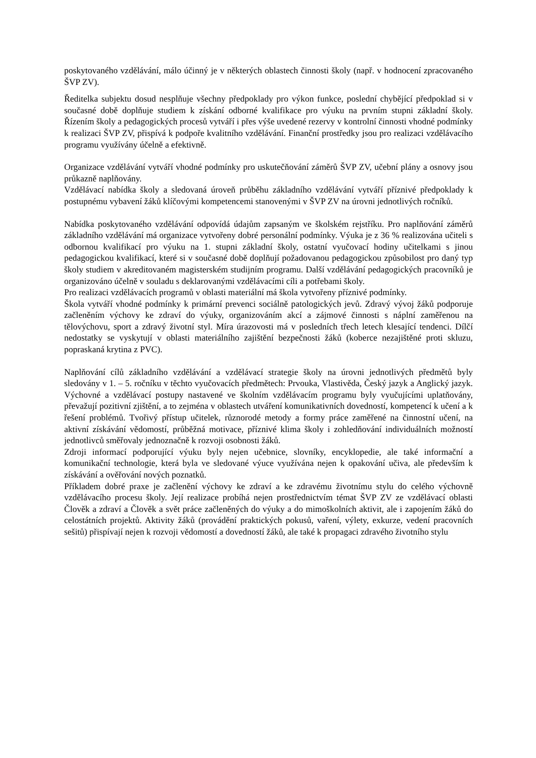poskytovaného vzdělávání, málo účinný je v některých oblastech činnosti školy (např. v hodnocení zpracovaného ŠVP ZV).
Ředitelka subjektu dosud nesplňuje všechny předpoklady pro výkon funkce, poslední chybějící předpoklad si v současné době doplňuje studiem k získání odborné kvalifikace pro výuku na prvním stupni základní školy. Řízením školy a pedagogických procesů vytváří i přes výše uvedené rezervy v kontrolní činnosti vhodné podmínky k realizaci ŠVP ZV, přispívá k podpoře kvalitního vzdělávání. Finanční prostředky jsou pro realizaci vzdělávacího programu využívány účelně a efektivně.
Organizace vzdělávání vytváří vhodné podmínky pro uskutečňování záměrů ŠVP ZV, učební plány a osnovy jsou průkazně naplňovány.
Vzdělávací nabídka školy a sledovaná úroveň průběhu základního vzdělávání vytváří příznivé předpoklady k postupnému vybavení žáků klíčovými kompetencemi stanovenými v ŠVP ZV na úrovni jednotlivých ročníků.
Nabídka poskytovaného vzdělávání odpovídá údajům zapsaným ve školském rejstříku. Pro naplňování záměrů základního vzdělávání má organizace vytvořeny dobré personální podmínky. Výuka je z 36 % realizována učiteli s odbornou kvalifikací pro výuku na 1. stupni základní školy, ostatní vyučovací hodiny učitelkami s jinou pedagogickou kvalifikací, které si v současné době doplňují požadovanou pedagogickou způsobilost pro daný typ školy studiem v akreditovaném magisterském studijním programu. Další vzdělávání pedagogických pracovníků je organizováno účelně v souladu s deklarovanými vzdělávacími cíli a potřebami školy.
Pro realizaci vzdělávacích programů v oblasti materiální má škola vytvořeny příznivé podmínky.
Škola vytváří vhodné podmínky k primární prevenci sociálně patologických jevů. Zdravý vývoj žáků podporuje začleněním výchovy ke zdraví do výuky, organizováním akcí a zájmové činnosti s náplní zaměřenou na tělovýchovu, sport a zdravý životní styl. Míra úrazovosti má v posledních třech letech klesající tendenci. Dílčí nedostatky se vyskytují v oblasti materiálního zajištění bezpečnosti žáků (koberce nezajištěné proti skluzu, popraskaná krytina z PVC).
Naplňování cílů základního vzdělávání a vzdělávací strategie školy na úrovni jednotlivých předmětů byly sledovány v 1. – 5. ročníku v těchto vyučovacích předmětech: Prvouka, Vlastivěda, Český jazyk a Anglický jazyk. Výchovné a vzdělávací postupy nastavené ve školním vzdělávacím programu byly vyučujícími uplatňovány, převažují pozitivní zjištění, a to zejména v oblastech utváření komunikativních dovedností, kompetencí k učení a k řešení problémů. Tvořivý přístup učitelek, různorodé metody a formy práce zaměřené na činnostní učení, na aktivní získávání vědomostí, průběžná motivace, příznivé klima školy i zohledňování individuálních možností jednotlivců směřovaly jednoznačně k rozvoji osobnosti žáků.
Zdroji informací podporující výuku byly nejen učebnice, slovníky, encyklopedie, ale také informační a komunikační technologie, která byla ve sledované výuce využívána nejen k opakování učiva, ale především k získávání a ověřování nových poznatků.
Příkladem dobré praxe je začlenění výchovy ke zdraví a ke zdravému životnímu stylu do celého výchovně vzdělávacího procesu školy. Její realizace probíhá nejen prostřednictvím témat ŠVP ZV ze vzdělávací oblasti Člověk a zdraví a Člověk a svět práce začleněných do výuky a do mimoškolních aktivit, ale i zapojením žáků do celostátních projektů. Aktivity žáků (provádění praktických pokusů, vaření, výlety, exkurze, vedení pracovních sešitů) přispívají nejen k rozvoji vědomostí a dovedností žáků, ale také k propagaci zdravého životního stylu